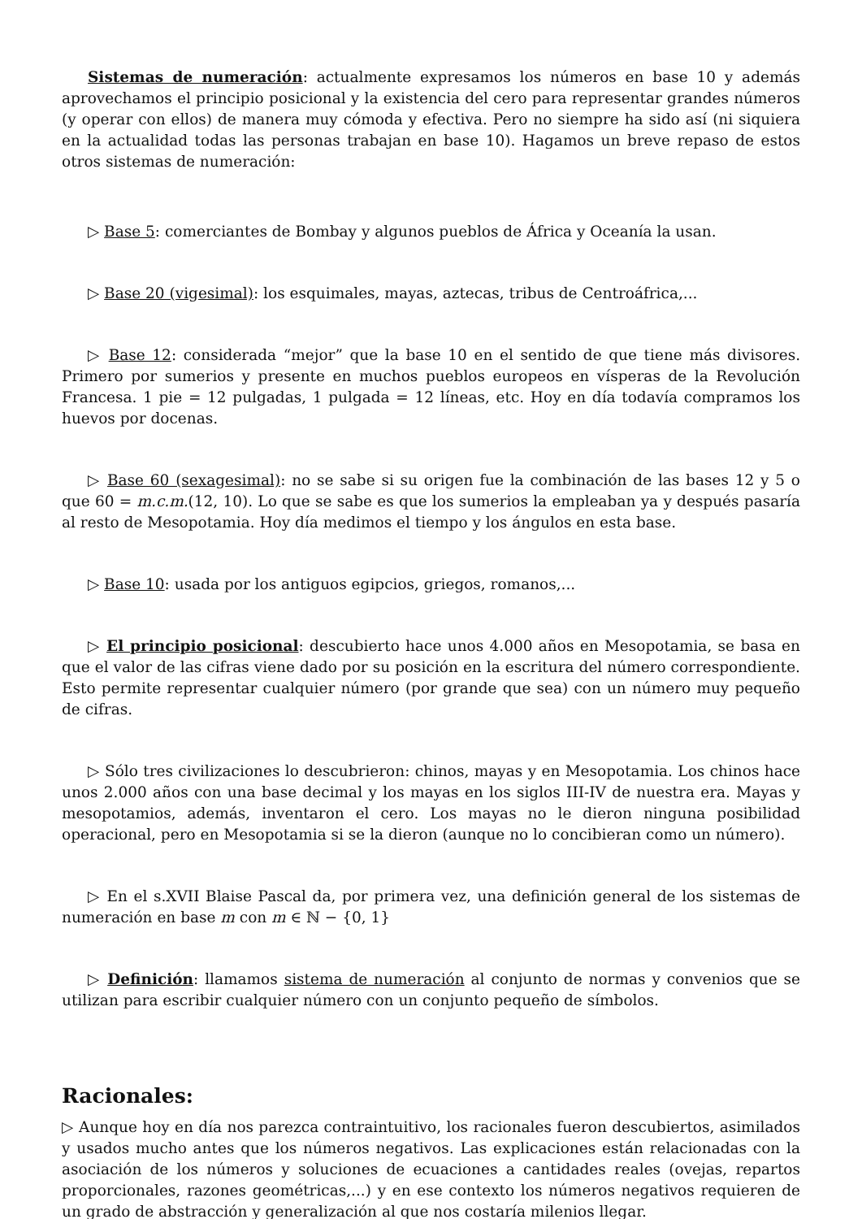Sistemas de numeración: actualmente expresamos los números en base 10 y además aprovechamos el principio posicional y la existencia del cero para representar grandes números (y operar con ellos) de manera muy cómoda y efectiva. Pero no siempre ha sido así (ni siquiera en la actualidad todas las personas trabajan en base 10). Hagamos un breve repaso de estos otros sistemas de numeración:
▷ Base 5: comerciantes de Bombay y algunos pueblos de África y Oceanía la usan.
▷ Base 20 (vigesimal): los esquimales, mayas, aztecas, tribus de Centroáfrica,...
▷ Base 12: considerada “mejor” que la base 10 en el sentido de que tiene más divisores. Primero por sumerios y presente en muchos pueblos europeos en vísperas de la Revolución Francesa. 1 pie = 12 pulgadas, 1 pulgada = 12 líneas, etc. Hoy en día todavía compramos los huevos por docenas.
▷ Base 60 (sexagesimal): no se sabe si su origen fue la combinación de las bases 12 y 5 o que 60 = m.c.m.(12, 10). Lo que se sabe es que los sumerios la empleaban ya y después pasaría al resto de Mesopotamia. Hoy día medimos el tiempo y los ángulos en esta base.
▷ Base 10: usada por los antiguos egipcios, griegos, romanos,...
▷ El principio posicional: descubierto hace unos 4.000 años en Mesopotamia, se basa en que el valor de las cifras viene dado por su posición en la escritura del número correspondiente. Esto permite representar cualquier número (por grande que sea) con un número muy pequeño de cifras.
▷ Sólo tres civilizaciones lo descubrieron: chinos, mayas y en Mesopotamia. Los chinos hace unos 2.000 años con una base decimal y los mayas en los siglos III-IV de nuestra era. Mayas y mesopotamios, además, inventaron el cero. Los mayas no le dieron ninguna posibilidad operacional, pero en Mesopotamia si se la dieron (aunque no lo concibieran como un número).
▷ En el s.XVII Blaise Pascal da, por primera vez, una definición general de los sistemas de numeración en base m con m ∈ ℕ − {0, 1}
▷ Definición: llamamos sistema de numeración al conjunto de normas y convenios que se utilizan para escribir cualquier número con un conjunto pequeño de símbolos.
Racionales:
▷ Aunque hoy en día nos parezca contraintuitivo, los racionales fueron descubiertos, asimilados y usados mucho antes que los números negativos. Las explicaciones están relacionadas con la asociación de los números y soluciones de ecuaciones a cantidades reales (ovejas, repartos proporcionales, razones geométricas,...) y en ese contexto los números negativos requieren de un grado de abstracción y generalización al que nos costaría milenios llegar.